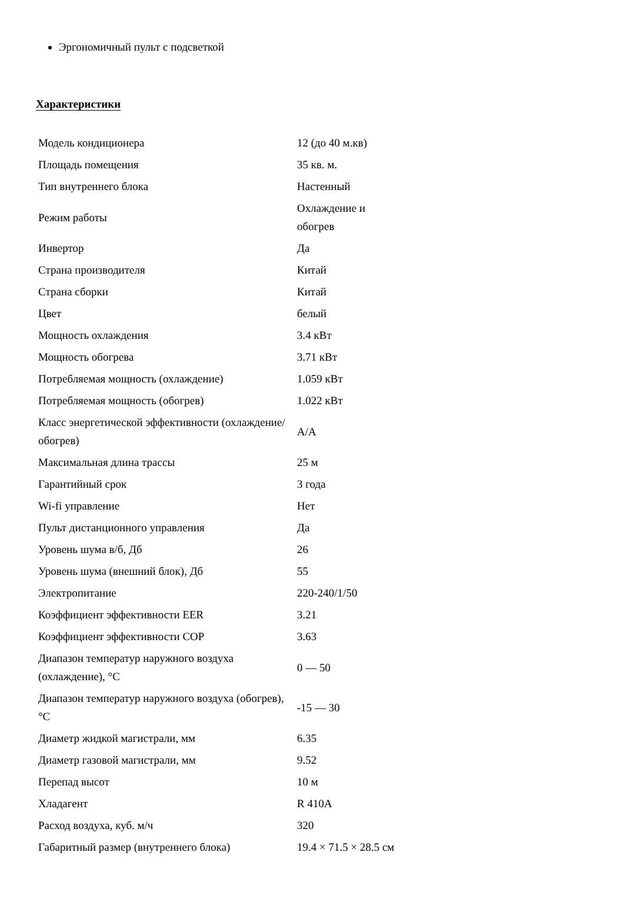Эргономичный пульт с подсветкой
Характеристики
| Модель кондиционера | 12 (до 40 м.кв) |
| Площадь помещения | 35 кв. м. |
| Тип внутреннего блока | Настенный |
| Режим работы | Охлаждение и обогрев |
| Инвертор | Да |
| Страна производителя | Китай |
| Страна сборки | Китай |
| Цвет | белый |
| Мощность охлаждения | 3.4 кВт |
| Мощность обогрева | 3.71 кВт |
| Потребляемая мощность (охлаждение) | 1.059 кВт |
| Потребляемая мощность (обогрев) | 1.022 кВт |
| Класс энергетической эффективности (охлаждение/обогрев) | A/A |
| Максимальная длина трассы | 25 м |
| Гарантийный срок | 3 года |
| Wi-fi управление | Нет |
| Пульт дистанционного управления | Да |
| Уровень шума в/б, Дб | 26 |
| Уровень шума (внешний блок), Дб | 55 |
| Электропитание | 220-240/1/50 |
| Коэффициент эффективности EER | 3.21 |
| Коэффициент эффективности COP | 3.63 |
| Диапазон температур наружного воздуха (охлаждение), °C | 0 — 50 |
| Диапазон температур наружного воздуха (обогрев), °C | -15 — 30 |
| Диаметр жидкой магистрали, мм | 6.35 |
| Диаметр газовой магистрали, мм | 9.52 |
| Перепад высот | 10 м |
| Хладагент | R 410A |
| Расход воздуха, куб. м/ч | 320 |
| Габаритный размер (внутреннего блока) | 19.4 × 71.5 × 28.5 см |